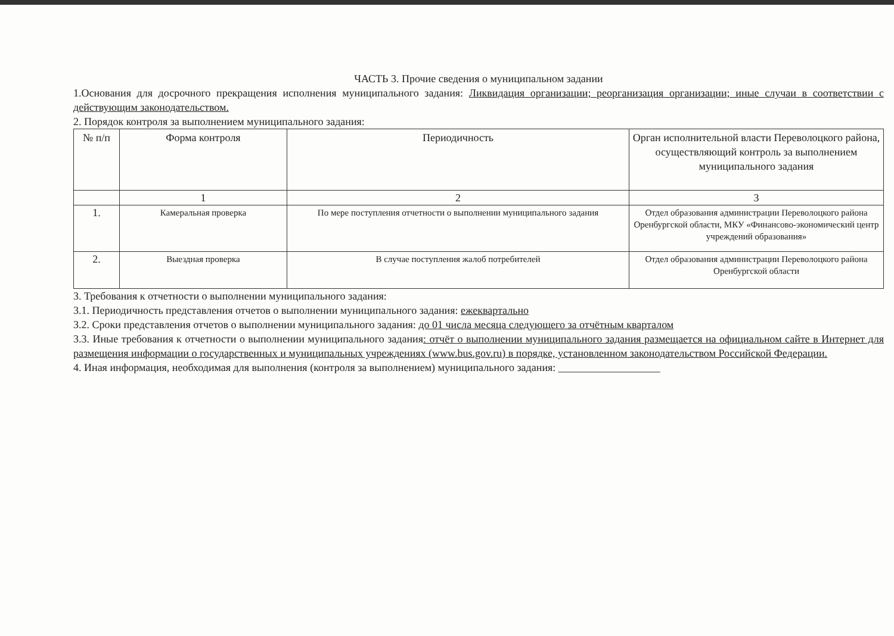ЧАСТЬ 3. Прочие сведения о муниципальном задании
1.Основания для досрочного прекращения исполнения муниципального задания: Ликвидация организации; реорганизация организации; иные случаи в соответствии с действующим законодательством.
2. Порядок контроля за выполнением муниципального задания:
| № п/п | Форма контроля | Периодичность | Орган исполнительной власти Переволоцкого района, осуществляющий контроль за выполнением муниципального задания |
| --- | --- | --- | --- |
| | 1 | 2 | 3 |
| 1. | Камеральная проверка | По мере поступления отчетности о выполнении муниципального задания | Отдел образования администрации Переволоцкого района Оренбургской области, МКУ «Финансово-экономический центр учреждений образования» |
| 2. | Выездная проверка | В случае поступления жалоб потребителей | Отдел образования администрации Переволоцкого района Оренбургской области |
3. Требования к отчетности о выполнении муниципального задания:
3.1. Периодичность представления отчетов о выполнении муниципального задания: ежеквартально
3.2. Сроки представления отчетов о выполнении муниципального задания: до 01 числа месяца следующего за отчётным кварталом
3.3. Иные требования к отчетности о выполнении муниципального задания: отчёт о выполнении муниципального задания размещается на официальном сайте в Интернет для размещения информации о государственных и муниципальных учреждениях (www.bus.gov.ru) в порядке, установленном законодательством Российской Федерации.
4. Иная информация, необходимая для выполнения (контроля за выполнением) муниципального задания: ___________________